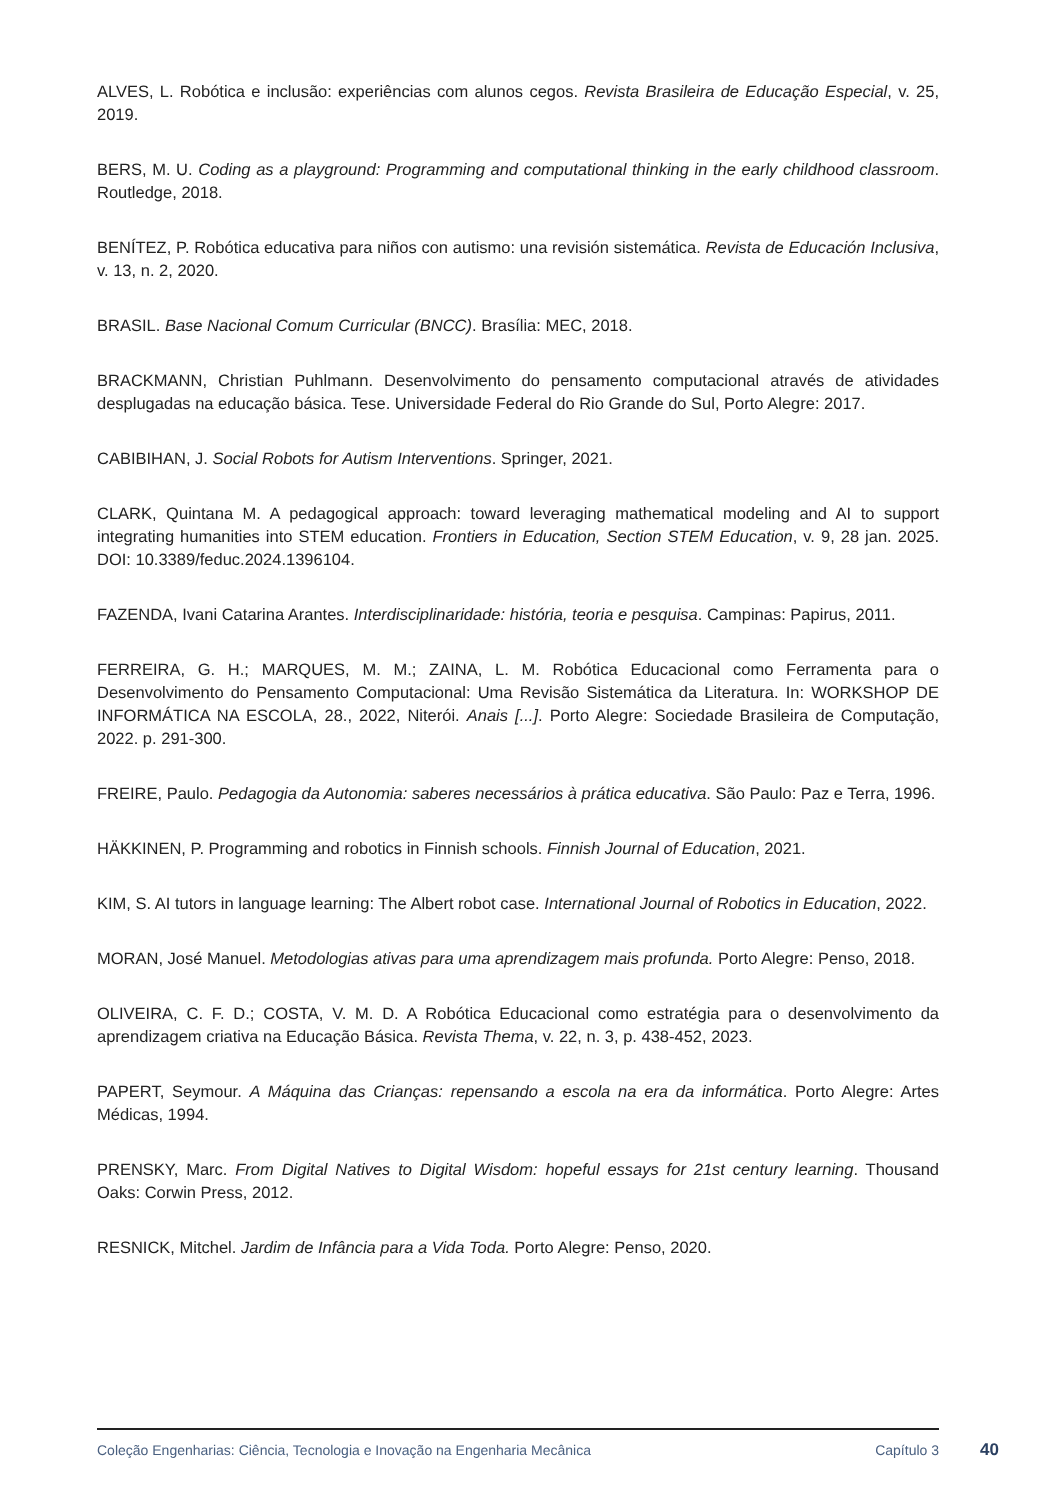ALVES, L. Robótica e inclusão: experiências com alunos cegos. Revista Brasileira de Educação Especial, v. 25, 2019.
BERS, M. U. Coding as a playground: Programming and computational thinking in the early childhood classroom. Routledge, 2018.
BENÍTEZ, P. Robótica educativa para niños con autismo: una revisión sistemática. Revista de Educación Inclusiva, v. 13, n. 2, 2020.
BRASIL. Base Nacional Comum Curricular (BNCC). Brasília: MEC, 2018.
BRACKMANN, Christian Puhlmann. Desenvolvimento do pensamento computacional através de atividades desplugadas na educação básica. Tese. Universidade Federal do Rio Grande do Sul, Porto Alegre: 2017.
CABIBIHAN, J. Social Robots for Autism Interventions. Springer, 2021.
CLARK, Quintana M. A pedagogical approach: toward leveraging mathematical modeling and AI to support integrating humanities into STEM education. Frontiers in Education, Section STEM Education, v. 9, 28 jan. 2025. DOI: 10.3389/feduc.2024.1396104.
FAZENDA, Ivani Catarina Arantes. Interdisciplinaridade: história, teoria e pesquisa. Campinas: Papirus, 2011.
FERREIRA, G. H.; MARQUES, M. M.; ZAINA, L. M. Robótica Educacional como Ferramenta para o Desenvolvimento do Pensamento Computacional: Uma Revisão Sistemática da Literatura. In: WORKSHOP DE INFORMÁTICA NA ESCOLA, 28., 2022, Niterói. Anais [...]. Porto Alegre: Sociedade Brasileira de Computação, 2022. p. 291-300.
FREIRE, Paulo. Pedagogia da Autonomia: saberes necessários à prática educativa. São Paulo: Paz e Terra, 1996.
HÄKKINEN, P. Programming and robotics in Finnish schools. Finnish Journal of Education, 2021.
KIM, S. AI tutors in language learning: The Albert robot case. International Journal of Robotics in Education, 2022.
MORAN, José Manuel. Metodologias ativas para uma aprendizagem mais profunda. Porto Alegre: Penso, 2018.
OLIVEIRA, C. F. D.; COSTA, V. M. D. A Robótica Educacional como estratégia para o desenvolvimento da aprendizagem criativa na Educação Básica. Revista Thema, v. 22, n. 3, p. 438-452, 2023.
PAPERT, Seymour. A Máquina das Crianças: repensando a escola na era da informática. Porto Alegre: Artes Médicas, 1994.
PRENSKY, Marc. From Digital Natives to Digital Wisdom: hopeful essays for 21st century learning. Thousand Oaks: Corwin Press, 2012.
RESNICK, Mitchel. Jardim de Infância para a Vida Toda. Porto Alegre: Penso, 2020.
Coleção Engenharias: Ciência, Tecnologia e Inovação na Engenharia Mecânica Capítulo 3
40